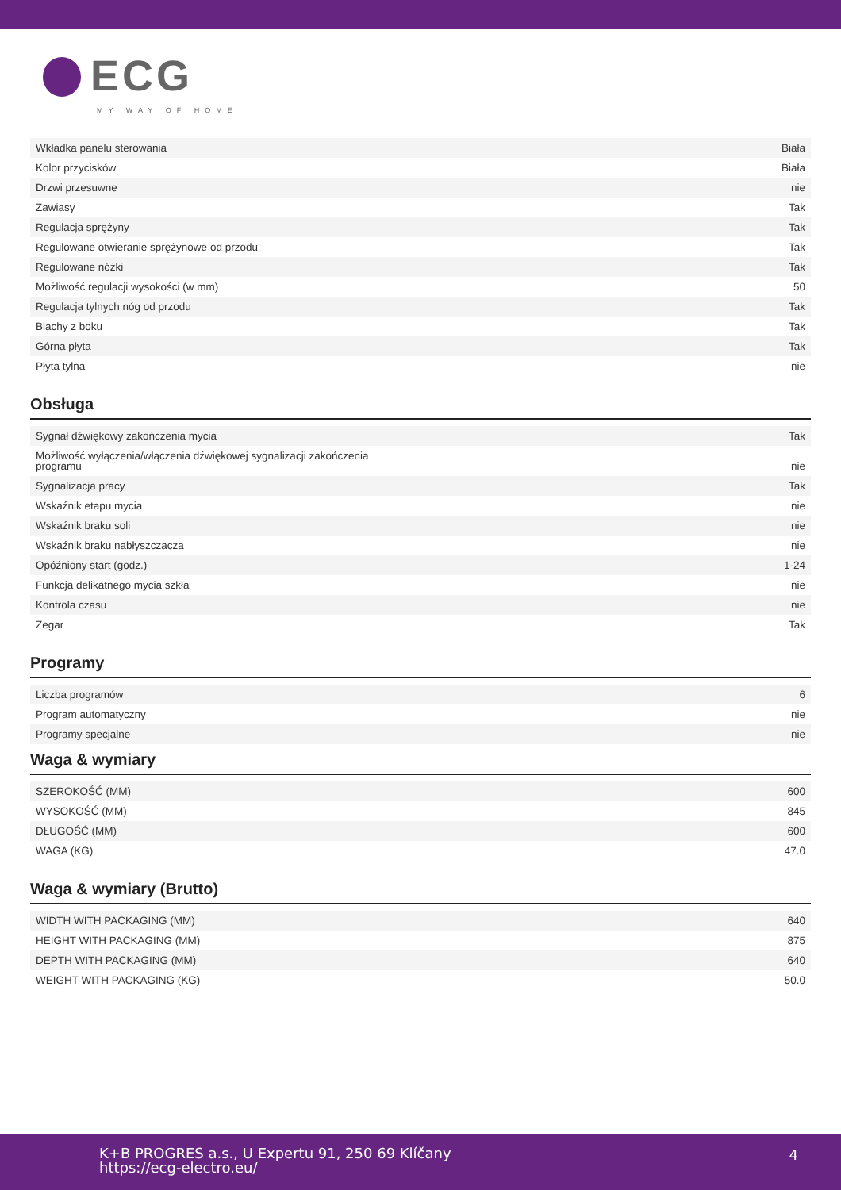ECG
MY WAY OF HOME
| Wkładka panelu sterowania | Biała |
| Kolor przycisków | Biała |
| Drzwi przesuwne | nie |
| Zawiasy | Tak |
| Regulacja sprężyny | Tak |
| Regulowane otwieranie sprężynowe od przodu | Tak |
| Regulowane nóżki | Tak |
| Możliwość regulacji wysokości (w mm) | 50 |
| Regulacja tylnych nóg od przodu | Tak |
| Blachy z boku | Tak |
| Górna płyta | Tak |
| Płyta tylna | nie |
Obsługa
| Sygnał dźwiękowy zakończenia mycia | Tak |
| Możliwość wyłączenia/włączenia dźwiękowej sygnalizacji zakończenia programu | nie |
| Sygnalizacja pracy | Tak |
| Wskaźnik etapu mycia | nie |
| Wskaźnik braku soli | nie |
| Wskaźnik braku nabłyszczacza | nie |
| Opóźniony start (godz.) | 1-24 |
| Funkcja delikatnego mycia szkła | nie |
| Kontrola czasu | nie |
| Zegar | Tak |
Programy
| Liczba programów | 6 |
| Program automatyczny | nie |
| Programy specjalne | nie |
Waga & wymiary
| SZEROKOŚĆ (MM) | 600 |
| WYSOKOŚĆ (MM) | 845 |
| DŁUGOŚĆ (MM) | 600 |
| WAGA (KG) | 47.0 |
Waga & wymiary (Brutto)
| WIDTH WITH PACKAGING (MM) | 640 |
| HEIGHT WITH PACKAGING (MM) | 875 |
| DEPTH WITH PACKAGING (MM) | 640 |
| WEIGHT WITH PACKAGING (KG) | 50.0 |
K+B PROGRES a.s., U Expertu 91, 250 69 Klíčany
https://ecg-electro.eu/
4